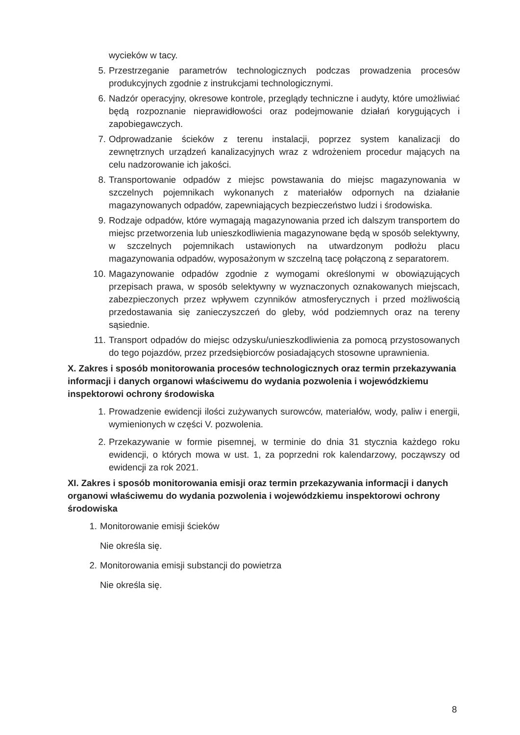wycieków w tacy.
5. Przestrzeganie parametrów technologicznych podczas prowadzenia procesów produkcyjnych zgodnie z instrukcjami technologicznymi.
6. Nadzór operacyjny, okresowe kontrole, przeglądy techniczne i audyty, które umożliwiać będą rozpoznanie nieprawidłowości oraz podejmowanie działań korygujących i zapobiegawczych.
7. Odprowadzanie ścieków z terenu instalacji, poprzez system kanalizacji do zewnętrznych urządzeń kanalizacyjnych wraz z wdrożeniem procedur mających na celu nadzorowanie ich jakości.
8. Transportowanie odpadów z miejsc powstawania do miejsc magazynowania w szczelnych pojemnikach wykonanych z materiałów odpornych na działanie magazynowanych odpadów, zapewniających bezpieczeństwo ludzi i środowiska.
9. Rodzaje odpadów, które wymagają magazynowania przed ich dalszym transportem do miejsc przetworzenia lub unieszkodliwienia magazynowane będą w sposób selektywny, w szczelnych pojemnikach ustawionych na utwardzonym podłożu placu magazynowania odpadów, wyposażonym w szczelną tacę połączoną z separatorem.
10. Magazynowanie odpadów zgodnie z wymogami określonymi w obowiązujących przepisach prawa, w sposób selektywny w wyznaczonych oznakowanych miejscach, zabezpieczonych przez wpływem czynników atmosferycznych i przed możliwością przedostawania się zanieczyszczeń do gleby, wód podziemnych oraz na tereny sąsiednie.
11. Transport odpadów do miejsc odzysku/unieszkodliwienia za pomocą przystosowanych do tego pojazdów, przez przedsiębiorców posiadających stosowne uprawnienia.
X. Zakres i sposób monitorowania procesów technologicznych oraz termin przekazywania informacji i danych organowi właściwemu do wydania pozwolenia i wojewódzkiemu inspektorowi ochrony środowiska
1. Prowadzenie ewidencji ilości zużywanych surowców, materiałów, wody, paliw i energii, wymienionych w części V. pozwolenia.
2. Przekazywanie w formie pisemnej, w terminie do dnia 31 stycznia każdego roku ewidencji, o których mowa w ust. 1, za poprzedni rok kalendarzowy, począwszy od ewidencji za rok 2021.
XI. Zakres i sposób monitorowania emisji oraz termin przekazywania informacji i danych organowi właściwemu do wydania pozwolenia i wojewódzkiemu inspektorowi ochrony środowiska
1. Monitorowanie emisji ścieków
Nie określa się.
2. Monitorowania emisji substancji do powietrza
Nie określa się.
8